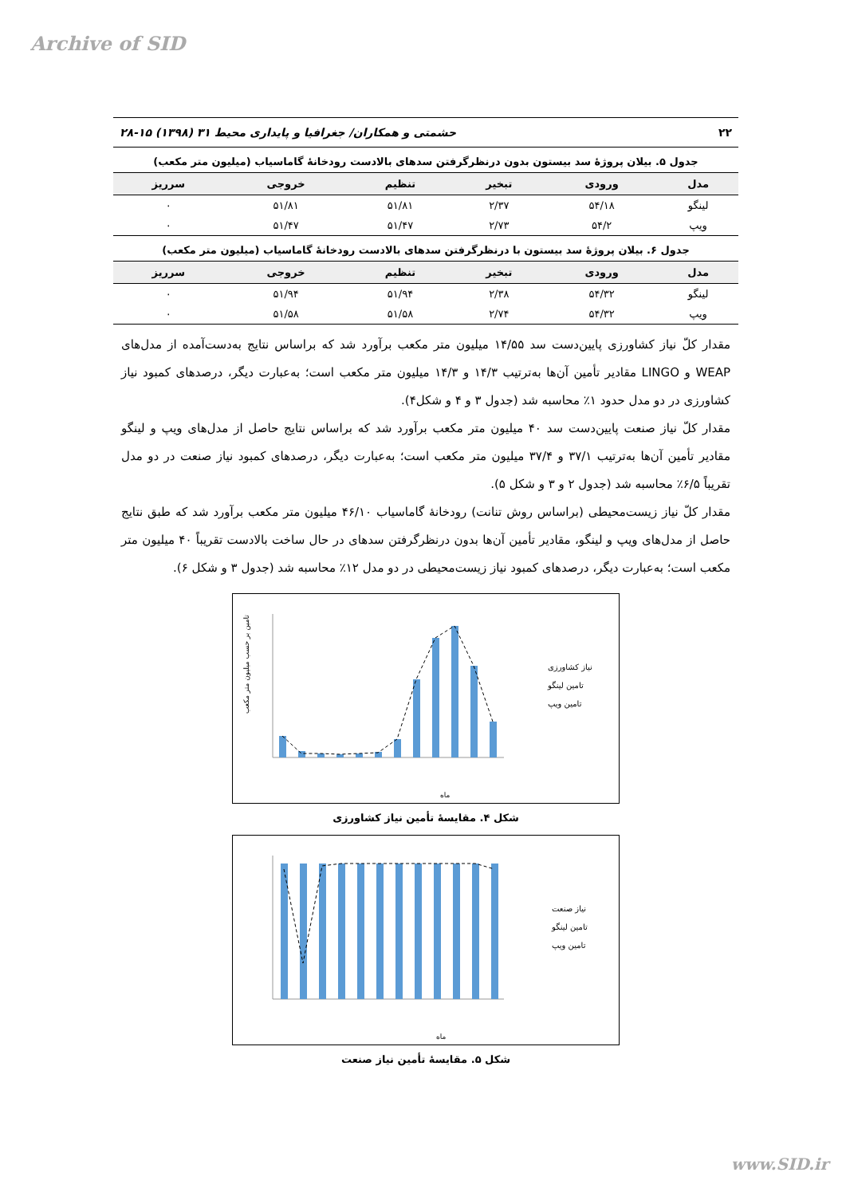Archive of SID
۲۲ حشمتی و همکاران/ جغرافیا و پایداری محیط ۳۱ (۱۳۹۸) ۱۵-۲۸
جدول ۵. بیلان پروژهٔ سد بیستون بدون درنظرگرفتن سدهای بالادست رودخانهٔ گاماسیاب (میلیون متر مکعب)
| مدل | ورودی | تبخیر | تنظیم | خروجی | سرریز |
| --- | --- | --- | --- | --- | --- |
| لینگو | ۵۴/۱۸ | ۲/۳۷ | ۵۱/۸۱ | ۵۱/۸۱ | ۰ |
| ویپ | ۵۴/۲ | ۲/۷۳ | ۵۱/۴۷ | ۵۱/۴۷ | ۰ |
جدول ۶. بیلان پروژهٔ سد بیستون با درنظرگرفتن سدهای بالادست رودخانهٔ گاماسیاب (میلیون متر مکعب)
| مدل | ورودی | تبخیر | تنظیم | خروجی | سرریز |
| --- | --- | --- | --- | --- | --- |
| لینگو | ۵۴/۳۲ | ۲/۳۸ | ۵۱/۹۴ | ۵۱/۹۴ | ۰ |
| ویپ | ۵۴/۳۲ | ۲/۷۴ | ۵۱/۵۸ | ۵۱/۵۸ | ۰ |
مقدار کلّ نیاز کشاورزی پایین‌دست سد ۱۴/۵۵ میلیون متر مکعب برآورد شد که براساس نتایج به‌دست‌آمده از مدل‌های WEAP و LINGO مقادیر تأمین آن‌ها به‌ترتیب ۱۴/۳ و ۱۴/۳ میلیون متر مکعب است؛ به‌عبارت دیگر، درصدهای کمبود نیاز کشاورزی در دو مدل حدود ۱٪ محاسبه شد (جدول ۳ و ۴ و شکل۴).
مقدار کلّ نیاز صنعت پایین‌دست سد ۴۰ میلیون متر مکعب برآورد شد که براساس نتایج حاصل از مدل‌های ویپ و لینگو مقادیر تأمین آن‌ها به‌ترتیب ۳۷/۱ و ۳۷/۴ میلیون متر مکعب است؛ به‌عبارت دیگر، درصدهای کمبود نیاز صنعت در دو مدل تقریباً ۶/۵٪ محاسبه شد (جدول ۲ و ۳ و شکل ۵).
مقدار کلّ نیاز زیست‌محیطی (براساس روش تنانت) رودخانهٔ گاماسیاب ۴۶/۱۰ میلیون متر مکعب برآورد شد که طبق نتایج حاصل از مدل‌های ویپ و لینگو، مقادیر تأمین آن‌ها بدون درنظرگرفتن سدهای در حال ساخت بالادست تقریباً ۴۰ میلیون متر مکعب است؛ به‌عبارت دیگر، درصدهای کمبود نیاز زیست‌محیطی در دو مدل ۱۲٪ محاسبه شد (جدول ۳ و شکل ۶).
نیاز کشاورزی
تامین لینگو
تامین ویپ
ماه
تامین بر حسب میلیون متر مکعب
شکل ۴. مقایسهٔ تأمین نیاز کشاورزی
نیاز صنعت
تامین لینگو
تامین ویپ
ماه
شکل ۵. مقایسهٔ تأمین نیاز صنعت
www.SID.ir